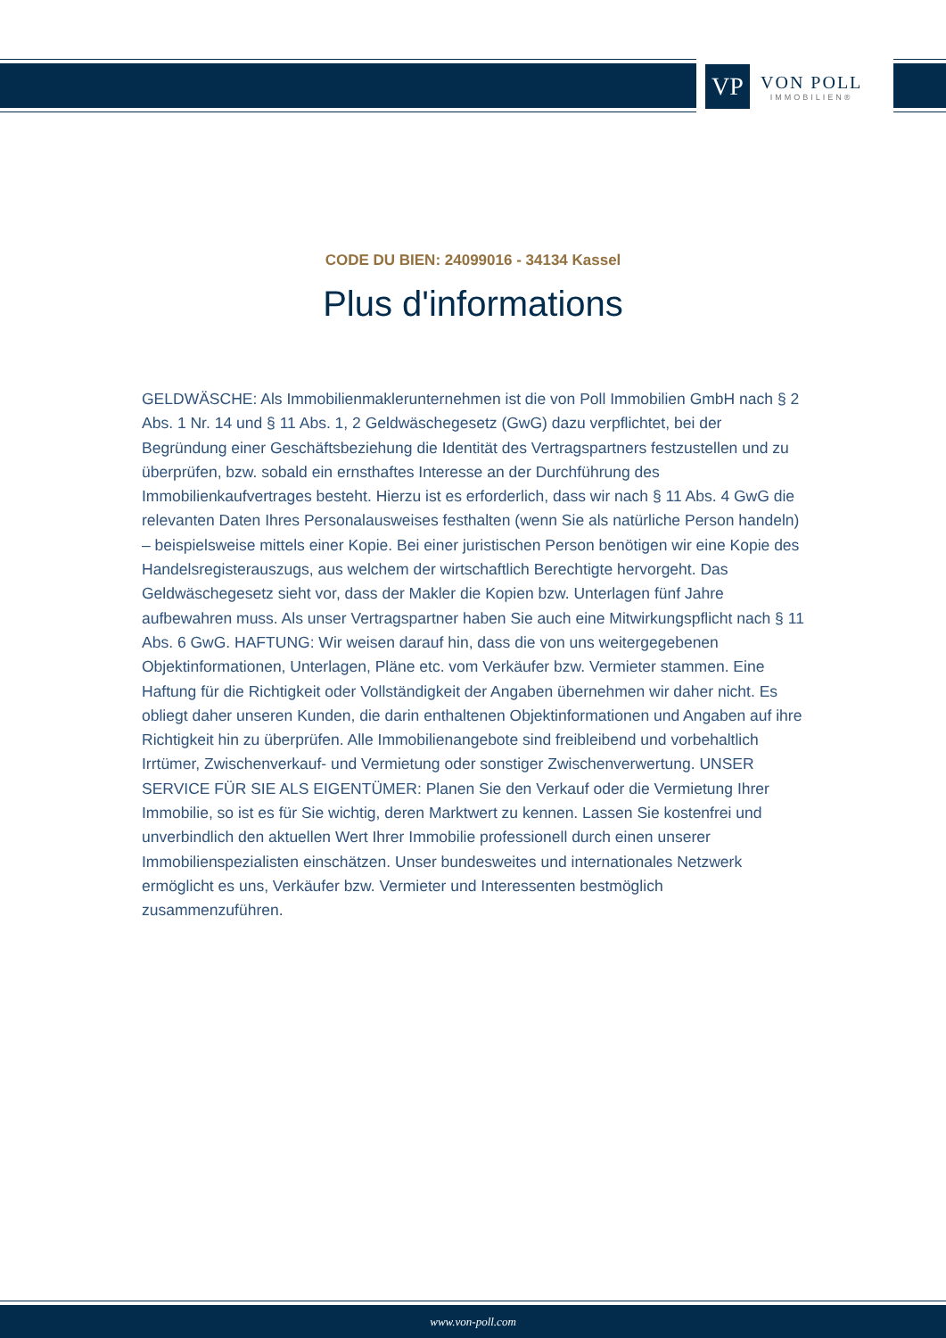VP
VON POLL
IMMOBILIEN®
CODE DU BIEN: 24099016 - 34134 Kassel
Plus d'informations
GELDWÄSCHE: Als Immobilienmaklerunternehmen ist die von Poll Immobilien GmbH nach § 2 Abs. 1 Nr. 14 und § 11 Abs. 1, 2 Geldwäschegesetz (GwG) dazu verpflichtet, bei der Begründung einer Geschäftsbeziehung die Identität des Vertragspartners festzustellen und zu überprüfen, bzw. sobald ein ernsthaftes Interesse an der Durchführung des Immobilienkaufvertrages besteht. Hierzu ist es erforderlich, dass wir nach § 11 Abs. 4 GwG die relevanten Daten Ihres Personalausweises festhalten (wenn Sie als natürliche Person handeln) – beispielsweise mittels einer Kopie. Bei einer juristischen Person benötigen wir eine Kopie des Handelsregisterauszugs, aus welchem der wirtschaftlich Berechtigte hervorgeht. Das Geldwäschegesetz sieht vor, dass der Makler die Kopien bzw. Unterlagen fünf Jahre aufbewahren muss. Als unser Vertragspartner haben Sie auch eine Mitwirkungspflicht nach § 11 Abs. 6 GwG. HAFTUNG: Wir weisen darauf hin, dass die von uns weitergegebenen Objektinformationen, Unterlagen, Pläne etc. vom Verkäufer bzw. Vermieter stammen. Eine Haftung für die Richtigkeit oder Vollständigkeit der Angaben übernehmen wir daher nicht. Es obliegt daher unseren Kunden, die darin enthaltenen Objektinformationen und Angaben auf ihre Richtigkeit hin zu überprüfen. Alle Immobilienangebote sind freibleibend und vorbehaltlich Irrtümer, Zwischenverkauf- und Vermietung oder sonstiger Zwischenverwertung. UNSER SERVICE FÜR SIE ALS EIGENTÜMER: Planen Sie den Verkauf oder die Vermietung Ihrer Immobilie, so ist es für Sie wichtig, deren Marktwert zu kennen. Lassen Sie kostenfrei und unverbindlich den aktuellen Wert Ihrer Immobilie professionell durch einen unserer Immobilienspezialisten einschätzen. Unser bundesweites und internationales Netzwerk ermöglicht es uns, Verkäufer bzw. Vermieter und Interessenten bestmöglich zusammenzuführen.
www.von-poll.com